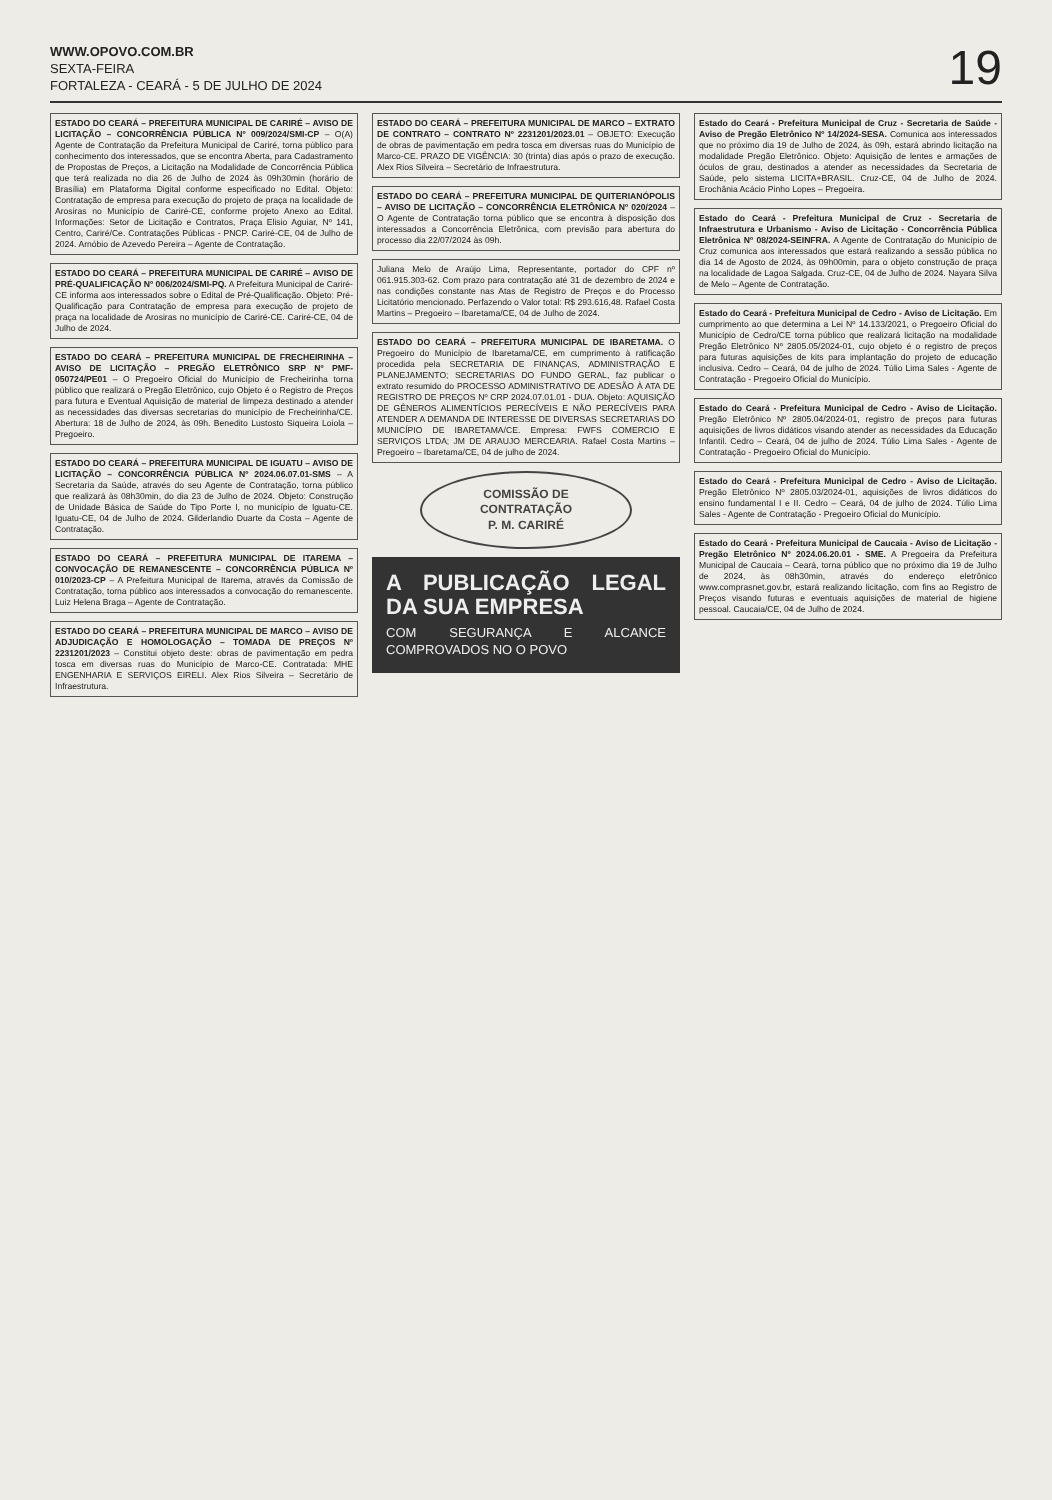WWW.OPOVO.COM.BR
SEXTA-FEIRA
FORTALEZA - CEARÁ - 5 DE JULHO DE 2024
19
ESTADO DO CEARÁ – PREFEITURA MUNICIPAL DE CARIRÉ – AVISO DE LICITAÇÃO – CONCORRÊNCIA PÚBLICA Nº 009/2024/SMI-CP – O(A) Agente de Contratação da Prefeitura Municipal de Cariré, torna público para conhecimento dos interessados, que se encontra Aberta, para Cadastramento de Propostas de Preços, a Licitação na Modalidade de Concorrência Pública que terá realizada no dia 26 de Julho de 2024 às 09h30min (horário de Brasília) em Plataforma Digital conforme especificado no Edital. Objeto: Contratação de empresa para execução do projeto de praça na localidade de Arosiras no Município de Cariré-CE, conforme projeto Anexo ao Edital. Informações: Setor de Licitação e Contratos, Praça Elisio Aguiar, Nº 141, Centro, Cariré/Ce. Contratações Públicas - PNCP. Cariré-CE, 04 de Julho de 2024. Arnóbio de Azevedo Pereira – Agente de Contratação.
ESTADO DO CEARÁ – PREFEITURA MUNICIPAL DE CARIRÉ – AVISO DE PRÉ-QUALIFICAÇÃO Nº 006/2024/SMI-PQ. A Prefeitura Municipal de Cariré-CE informa aos interessados sobre o Edital de Pré-Qualificação. Objeto: Pré-Qualificação para Contratação de empresa para execução de projeto de praça na localidade de Arosiras no município de Cariré-CE. Cariré-CE, 04 de Julho de 2024.
ESTADO DO CEARÁ – PREFEITURA MUNICIPAL DE FRECHEIRINHA – AVISO DE LICITAÇÃO – PREGÃO ELETRÔNICO SRP Nº PMF-050724/PE01 – O Pregoeiro Oficial do Município de Frecheirinha torna público que realizará o Pregão Eletrônico, cujo Objeto é o Registro de Preços para futura e Eventual Aquisição de material de limpeza destinado a atender as necessidades das diversas secretarias do município de Frecheirinha/CE. Abertura: 18 de Julho de 2024, às 09h. Benedito Lustosto Siqueira Loiola – Pregoeiro.
ESTADO DO CEARÁ – PREFEITURA MUNICIPAL DE IGUATU – AVISO DE LICITAÇÃO – CONCORRÊNCIA PÚBLICA Nº 2024.06.07.01-SMS – A Secretaria da Saúde, através do seu Agente de Contratação, torna público que realizará às 08h30min, do dia 23 de Julho de 2024. Objeto: Construção de Unidade Básica de Saúde do Tipo Porte I, no município de Iguatu-CE. Iguatu-CE, 04 de Julho de 2024. Gilderlandio Duarte da Costa – Agente de Contratação.
ESTADO DO CEARÁ – PREFEITURA MUNICIPAL DE ITAREMA – CONVOCAÇÃO DE REMANESCENTE – CONCORRÊNCIA PÚBLICA Nº 010/2023-CP – A Prefeitura Municipal de Itarema, através da Comissão de Contratação, torna público aos interessados a convocação do remanescente. Luiz Helena Braga – Agente de Contratação.
ESTADO DO CEARÁ – PREFEITURA MUNICIPAL DE MARCO – AVISO DE ADJUDICAÇÃO E HOMOLOGAÇÃO – TOMADA DE PREÇOS Nº 2231201/2023 – Constitui objeto deste: obras de pavimentação em pedra tosca em diversas ruas do Município de Marco-CE. Contratada: MHE ENGENHARIA E SERVIÇOS EIRELI. Alex Rios Silveira – Secretário de Infraestrutura.
ESTADO DO CEARÁ – PREFEITURA MUNICIPAL DE MARCO – EXTRATO DE CONTRATO – CONTRATO Nº 2231201/2023.01 – OBJETO: Execução de obras de pavimentação em pedra tosca em diversas ruas do Município de Marco-CE. PRAZO DE VIGÊNCIA: 30 (trinta) dias após o prazo de execução. Alex Rios Silveira – Secretário de Infraestrutura.
ESTADO DO CEARÁ – PREFEITURA MUNICIPAL DE QUITERIANÓPOLIS – AVISO DE LICITAÇÃO – CONCORRÊNCIA ELETRÔNICA Nº 020/2024 – O Agente de Contratação torna público que se encontra à disposição dos interessados a Concorrência Eletrônica, com previsão para abertura do processo dia 22/07/2024 às 09h.
Juliana Melo de Araújo Lima, Representante, portador do CPF nº 061.915.303-62. Com prazo para contratação até 31 de dezembro de 2024 e nas condições constante nas Atas de Registro de Preços e do Processo Licitatório mencionado. Perfazendo o Valor total: R$ 293.616,48. Rafael Costa Martins – Pregoeiro – Ibaretama/CE, 04 de Julho de 2024.
ESTADO DO CEARÁ – PREFEITURA MUNICIPAL DE IBARETAMA. O Pregoeiro do Município de Ibaretama/CE, em cumprimento à ratificação procedida pela SECRETARIA DE FINANÇAS, ADMINISTRAÇÃO E PLANEJAMENTO; SECRETARIAS DO FUNDO GERAL, faz publicar o extrato resumido do PROCESSO ADMINISTRATIVO DE ADESÃO À ATA DE REGISTRO DE PREÇOS Nº CRP 2024.07.01.01 - DUA. Objeto: AQUISIÇÃO DE GÊNEROS ALIMENTÍCIOS PERECÍVEIS E NÃO PERECÍVEIS PARA ATENDER A DEMANDA DE INTERESSE DE DIVERSAS SECRETARIAS DO MUNICÍPIO DE IBARETAMA/CE. Empresa: FWFS COMERCIO E SERVIÇOS LTDA; JM DE ARAUJO MERCEARIA. Rafael Costa Martins – Pregoeiro – Ibaretama/CE, 04 de julho de 2024.
COMISSÃO DE CONTRATAÇÃO
P. M. CARIRÉ
A PUBLICAÇÃO LEGAL DA SUA EMPRESA
COM SEGURANÇA E ALCANCE COMPROVADOS NO O POVO
Estado do Ceará - Prefeitura Municipal de Cruz - Secretaria de Saúde - Aviso de Pregão Eletrônico Nº 14/2024-SESA. Comunica aos interessados que no próximo dia 19 de Julho de 2024, às 09h, estará abrindo licitação na modalidade Pregão Eletrônico. Objeto: Aquisição de lentes e armações de óculos de grau, destinados a atender as necessidades da Secretaria de Saúde, pelo sistema LICITA+BRASIL. Cruz-CE, 04 de Julho de 2024. Erochânia Acácio Pinho Lopes – Pregoeira.
Estado do Ceará - Prefeitura Municipal de Cruz - Secretaria de Infraestrutura e Urbanismo - Aviso de Licitação - Concorrência Pública Eletrônica Nº 08/2024-SEINFRA. A Agente de Contratação do Município de Cruz comunica aos interessados que estará realizando a sessão pública no dia 14 de Agosto de 2024, às 09h00min, para o objeto construção de praça na localidade de Lagoa Salgada. Cruz-CE, 04 de Julho de 2024. Nayara Silva de Melo – Agente de Contratação.
Estado do Ceará - Prefeitura Municipal de Cedro - Aviso de Licitação. Em cumprimento ao que determina a Lei Nº 14.133/2021, o Pregoeiro Oficial do Município de Cedro/CE torna público que realizará licitação na modalidade Pregão Eletrônico Nº 2805.05/2024-01, cujo objeto é o registro de preços para futuras aquisições de kits para implantação do projeto de educação inclusiva. Cedro – Ceará, 04 de julho de 2024. Túlio Lima Sales - Agente de Contratação - Pregoeiro Oficial do Município.
Estado do Ceará - Prefeitura Municipal de Cedro - Aviso de Licitação. Pregão Eletrônico Nº 2805.04/2024-01, registro de preços para futuras aquisições de livros didáticos visando atender as necessidades da Educação Infantil. Cedro – Ceará, 04 de julho de 2024. Túlio Lima Sales - Agente de Contratação - Pregoeiro Oficial do Município.
Estado do Ceará - Prefeitura Municipal de Cedro - Aviso de Licitação. Pregão Eletrônico Nº 2805.03/2024-01, aquisições de livros didáticos do ensino fundamental I e II. Cedro – Ceará, 04 de julho de 2024. Túlio Lima Sales - Agente de Contratação - Pregoeiro Oficial do Município.
Estado do Ceará - Prefeitura Municipal de Caucaia - Aviso de Licitação - Pregão Eletrônico Nº 2024.06.20.01 - SME. A Pregoeira da Prefeitura Municipal de Caucaia – Ceará, torna público que no próximo dia 19 de Julho de 2024, às 08h30min, através do endereço eletrônico www.comprasnet.gov.br, estará realizando licitação, com fins ao Registro de Preços visando futuras e eventuais aquisições de material de higiene pessoal. Caucaia/CE, 04 de Julho de 2024.